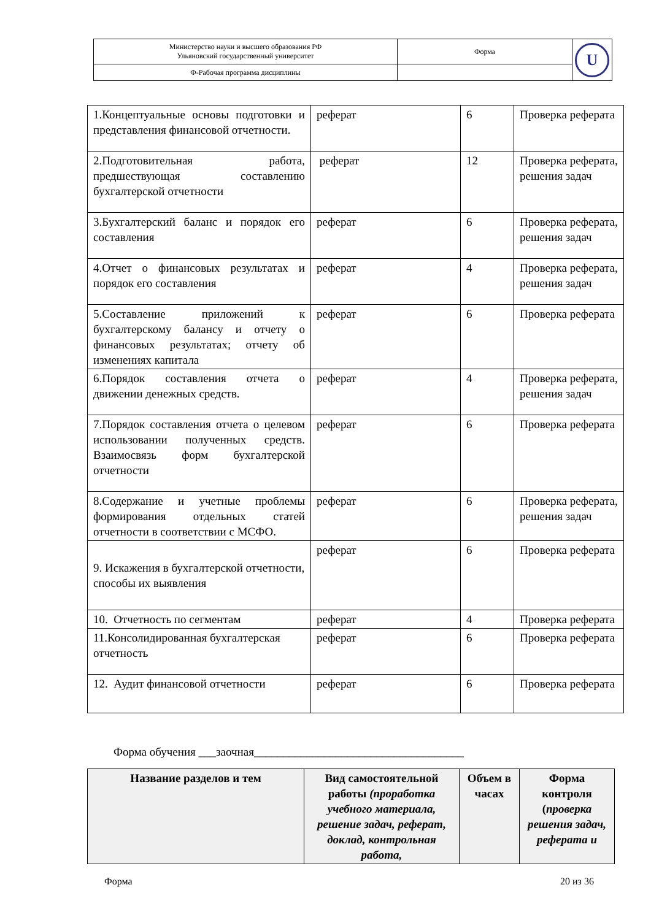| Министерство науки и высшего образования РФ Ульяновский государственный университет | Форма | U |
| Ф-Рабочая программа дисциплины | | |
| 1.Концептуальные основы подготовки и представления финансовой отчетности. | реферат | 6 | Проверка реферата |
| 2.Подготовительная работа, предшествующая составлению бухгалтерской отчетности | реферат | 12 | Проверка реферата, решения задач |
| 3.Бухгалтерский баланс и порядок его составления | реферат | 6 | Проверка реферата, решения задач |
| 4.Отчет о финансовых результатах и порядок его составления | реферат | 4 | Проверка реферата, решения задач |
| 5.Составление приложений к бухгалтерскому балансу и отчету о финансовых результатах; отчету об изменениях капитала | реферат | 6 | Проверка реферата |
| 6.Порядок составления отчета о движении денежных средств. | реферат | 4 | Проверка реферата, решения задач |
| 7.Порядок составления отчета о целевом использовании полученных средств. Взаимосвязь форм бухгалтерской отчетности | реферат | 6 | Проверка реферата |
| 8.Содержание и учетные проблемы формирования отдельных статей отчетности в соответствии с МСФО. | реферат | 6 | Проверка реферата, решения задач |
| 9. Искажения в бухгалтерской отчетности, способы их выявления | реферат | 6 | Проверка реферата |
| 10. Отчетность по сегментам | реферат | 4 | Проверка реферата |
| 11.Консолидированная бухгалтерская отчетность | реферат | 6 | Проверка реферата |
| 12. Аудит финансовой отчетности | реферат | 6 | Проверка реферата |
Форма обучения ___заочная____________________________________
| Название разделов и тем | Вид самостоятельной работы (проработка учебного материала, решение задач, реферат, доклад, контрольная работа, | Объем в часах | Форма контроля ( проверка решения задач, реферата и |
| --- | --- | --- | --- |
Форма 20 из 36